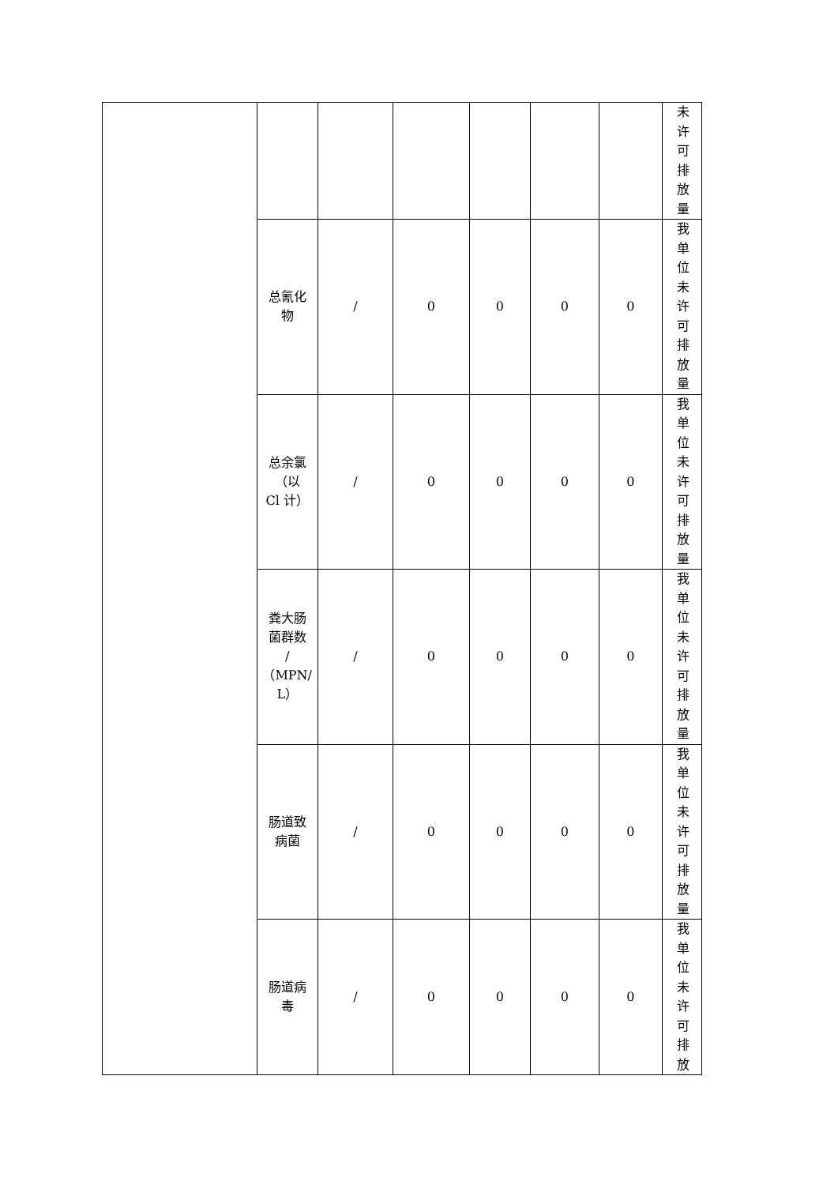| | | | | | | | 未许可排放量 |
| | 总氰化 物 | / | 0 | 0 | 0 | 0 | 我单位未许可排放量 |
| | 总余氯 （以 Cl 计） | / | 0 | 0 | 0 | 0 | 我单位未许可排放量 |
| | 粪大肠 菌群数 / （MPN/ L） | / | 0 | 0 | 0 | 0 | 我单位未许可排放量 |
| | 肠道致 病菌 | / | 0 | 0 | 0 | 0 | 我单位未许可排放量 |
| | 肠道病 毒 | / | 0 | 0 | 0 | 0 | 我单位未许可排放 |